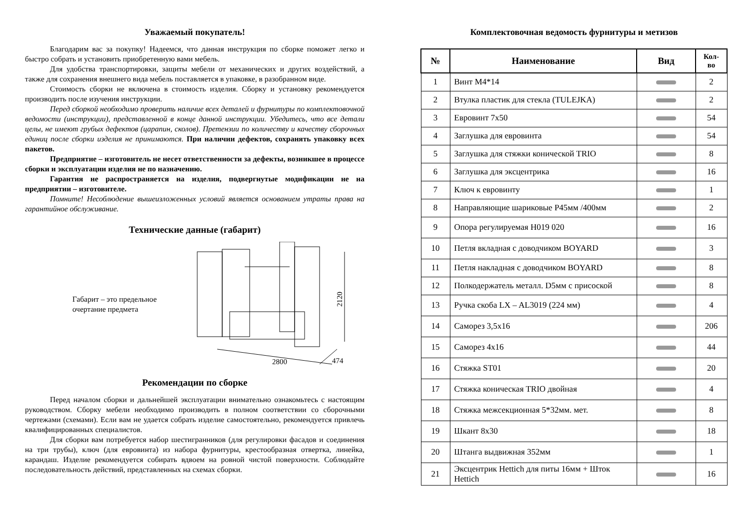Уважаемый покупатель!
Благодарим вас за покупку! Надеемся, что данная инструкция по сборке поможет легко и быстро собрать и установить приобретенную вами мебель.
Для удобства транспортировки, защиты мебели от механических и других воздействий, а также для сохранения внешнего вида мебель поставляется в упаковке, в разобранном виде.
Стоимость сборки не включена в стоимость изделия. Сборку и установку рекомендуется производить после изучения инструкции.
Перед сборкой необходимо проверить наличие всех деталей и фурнитуры по комплектовочной ведомости (инструкции), представленной в конце данной инструкции. Убедитесь, что все детали целы, не имеют грубых дефектов (царапин, сколов). Претензии по количеству и качеству сборочных единиц после сборки изделия не принимаются. При наличии дефектов, сохранять упаковку всех пакетов.
Предприятие – изготовитель не несет ответственности за дефекты, возникшее в процессе сборки и эксплуатации изделия не по назначению.
Гарантия не распространяется на изделия, подвергнутые модификации не на предприятии – изготовителе.
Помните! Несоблюдение вышеизложенных условий является основанием утраты права на гарантийное обслуживание.
Технические данные (габарит)
Габарит – это предельное очертание предмета
2120
2800
474
Рекомендации по сборке
Перед началом сборки и дальнейшей эксплуатации внимательно ознакомьтесь с настоящим руководством. Сборку мебели необходимо производить в полном соответствии со сборочными чертежами (схемами). Если вам не удается собрать изделие самостоятельно, рекомендуется привлечь квалифицированных специалистов.
Для сборки вам потребуется набор шестигранников (для регулировки фасадов и соединения на три трубы), ключ (для евровинта) из набора фурнитуры, крестообразная отвертка, линейка, карандаш. Изделие рекомендуется собирать вдвоем на ровной чистой поверхности. Соблюдайте последовательность действий, представленных на схемах сборки.
Комплектовочная ведомость фурнитуры и метизов
| № | Наименование | Вид | Кол-во |
| --- | --- | --- | --- |
| 1 | Винт М4*14 | | 2 |
| 2 | Втулка пластик для стекла (TULEJKA) | | 2 |
| 3 | Евровинт 7х50 | | 54 |
| 4 | Заглушка для евровинта | | 54 |
| 5 | Заглушка для стяжки конической TRIO | | 8 |
| 6 | Заглушка для эксцентрика | | 16 |
| 7 | Ключ к евровинту | | 1 |
| 8 | Направляющие шариковые Р45мм /400мм | | 2 |
| 9 | Опора регулируемая Н019 020 | | 16 |
| 10 | Петля вкладная с доводчиком BOYARD | | 3 |
| 11 | Петля накладная с доводчиком BOYARD | | 8 |
| 12 | Полкодержатель металл. D5мм с присоской | | 8 |
| 13 | Ручка скоба LX – AL3019 (224 мм) | | 4 |
| 14 | Саморез 3,5х16 | | 206 |
| 15 | Саморез 4х16 | | 44 |
| 16 | Стяжка ST01 | | 20 |
| 17 | Стяжка коническая TRIO двойная | | 4 |
| 18 | Стяжка межсекционная 5*32мм. мет. | | 8 |
| 19 | Шкант 8х30 | | 18 |
| 20 | Штанга выдвижная 352мм | | 1 |
| 21 | Эксцентрик Hettich для питы 16мм + Шток Hettich | | 16 |